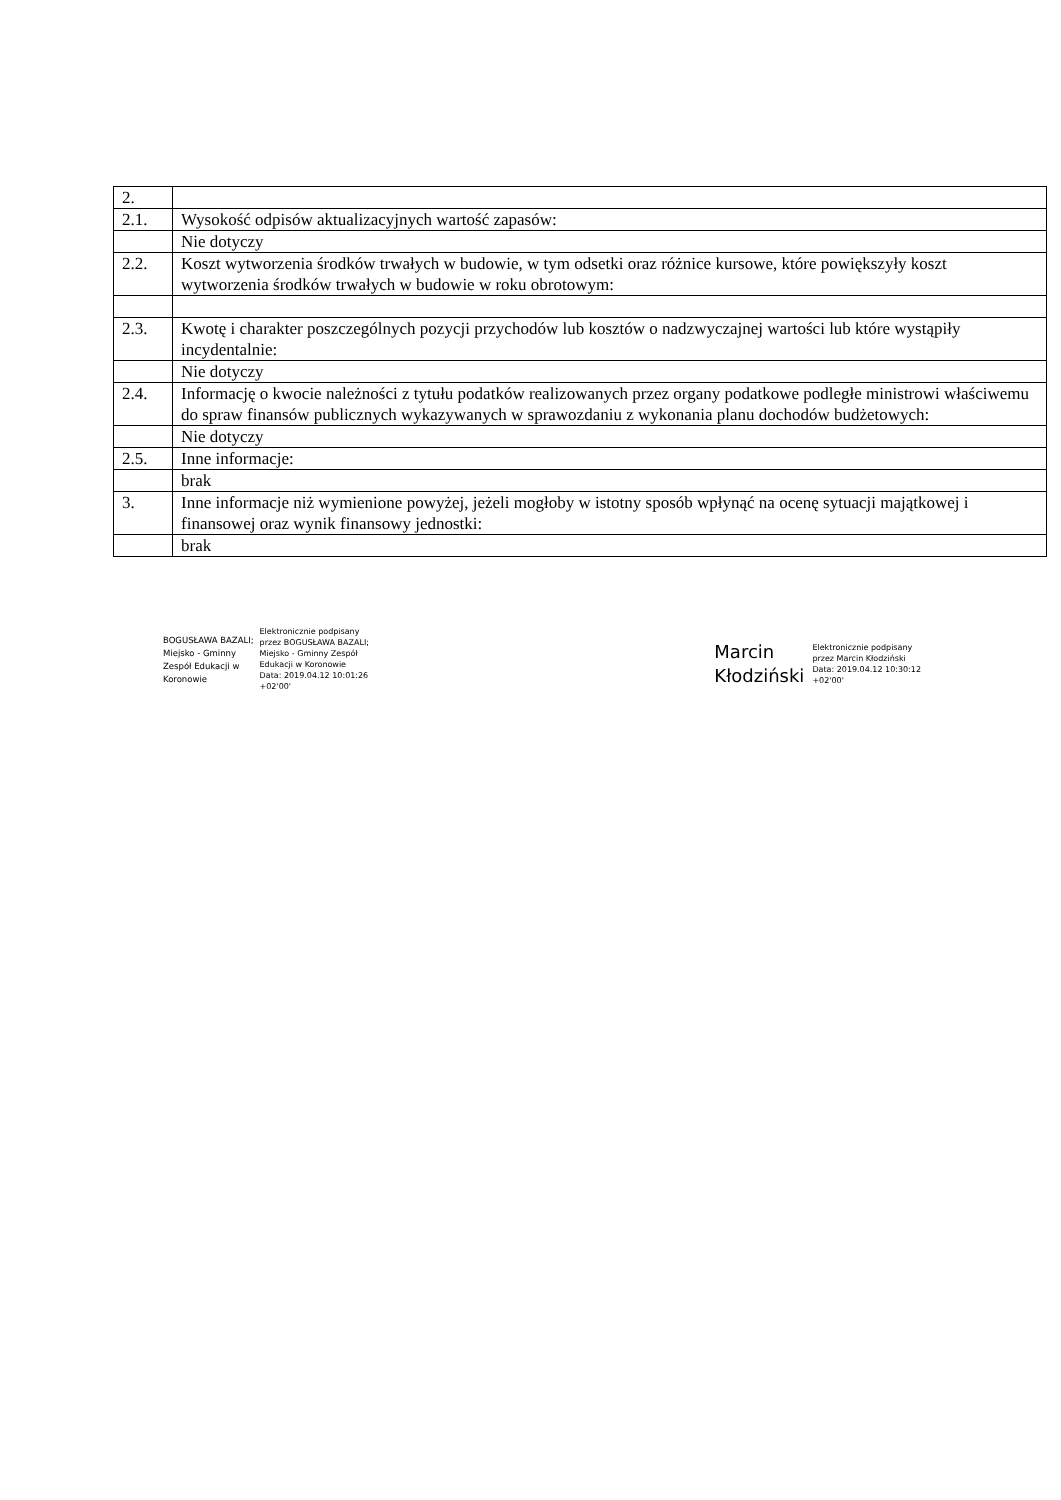| 2. | |
| 2.1. | Wysokość odpisów aktualizacyjnych wartość zapasów: |
| | Nie dotyczy |
| 2.2. | Koszt wytworzenia środków trwałych w budowie, w tym odsetki oraz różnice kursowe, które powiększyły koszt wytworzenia środków trwałych w budowie w roku obrotowym: |
| 2.3. | Kwotę i charakter poszczególnych pozycji przychodów lub kosztów o nadzwyczajnej wartości lub które wystąpiły incydentalnie: |
| | Nie dotyczy |
| 2.4. | Informację o kwocie należności z tytułu podatków realizowanych przez organy podatkowe podległe ministrowi właściwemu do spraw finansów publicznych wykazywanych w sprawozdaniu z wykonania planu dochodów budżetowych: |
| | Nie dotyczy |
| 2.5. | Inne informacje: |
| | brak |
| 3. | Inne informacje niż wymienione powyżej, jeżeli mogłoby w istotny sposób wpłynąć na ocenę sytuacji majątkowej i finansowej oraz wynik finansowy jednostki: |
| | brak |
BOGUSŁAWA BAZALI;
Miejsko - Gminny
Zespół Edukacji w
Koronowie
Elektronicznie podpisany
przez BOGUSŁAWA BAZALI;
Miejsko - Gminny Zespół
Edukacji w Koronowie
Data: 2019.04.12 10:01:26
+02'00'
Marcin
Kłodziński
Elektronicznie podpisany
przez Marcin Kłodziński
Data: 2019.04.12 10:30:12
+02'00'